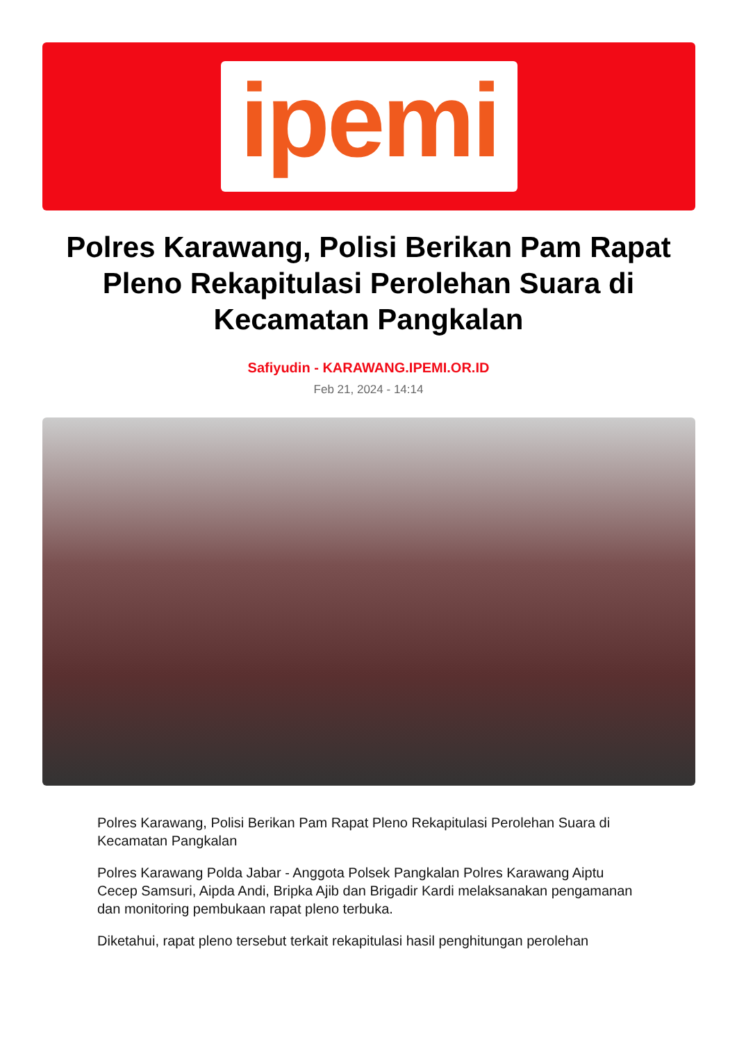ipemi
Polres Karawang, Polisi Berikan Pam Rapat Pleno Rekapitulasi Perolehan Suara di Kecamatan Pangkalan
Safiyudin - KARAWANG.IPEMI.OR.ID
Feb 21, 2024 - 14:14
Polres Karawang, Polisi Berikan Pam Rapat Pleno Rekapitulasi Perolehan Suara di Kecamatan Pangkalan
Polres Karawang Polda Jabar - Anggota Polsek Pangkalan Polres Karawang Aiptu Cecep Samsuri, Aipda Andi, Bripka Ajib dan Brigadir Kardi melaksanakan pengamanan dan monitoring pembukaan rapat pleno terbuka.
Diketahui, rapat pleno tersebut terkait rekapitulasi hasil penghitungan perolehan